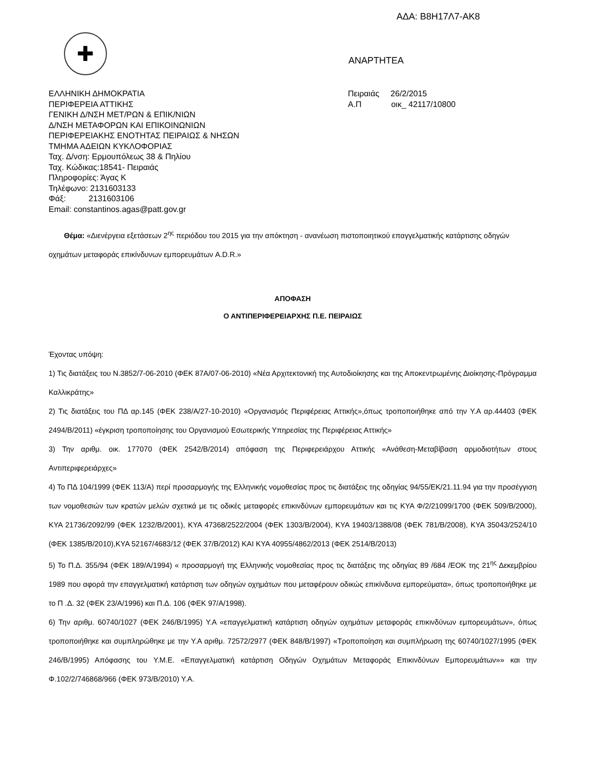ΑΔΑ: Β8Η17Λ7-ΑΚ8
✚
ΑΝΑΡΤΗΤΕΑ
ΕΛΛΗΝΙΚΗ ΔΗΜΟΚΡΑΤΙΑ
ΠΕΡΙΦΕΡΕΙΑ ΑΤΤΙΚΗΣ
ΓΕΝΙΚΗ Δ/ΝΣΗ ΜΕΤ/ΡΩΝ & ΕΠΙΚ/ΝΙΩΝ
Δ/ΝΣΗ ΜΕΤΑΦΟΡΩΝ ΚΑΙ ΕΠΙΚΟΙΝΩΝΙΩΝ
ΠΕΡΙΦΕΡΕΙΑΚΗΣ ΕΝΟΤΗΤΑΣ ΠΕΙΡΑΙΩΣ & ΝΗΣΩΝ
ΤΜΗΜΑ ΑΔΕΙΩΝ ΚΥΚΛΟΦΟΡΙΑΣ
Ταχ. Δ/νση: Ερμουπόλεως 38 & Πηλίου
Ταχ. Κώδικας:18541- Πειραιάς
Πληροφορίες: Άγας Κ
Τηλέφωνο: 2131603133
Φάξ: 2131603106
Email: constantinos.agas@patt.gov.gr
Πειραιάς 26/2/2015
Α.Π οικ_ 42117/10800
Θέμα: «Διενέργεια εξετάσεων 2<sup>ης</sup> περιόδου του 2015 για την απόκτηση - ανανέωση πιστοποιητικού επαγγελματικής κατάρτισης οδηγών οχημάτων μεταφοράς επικίνδυνων εμπορευμάτων A.D.R.»
ΑΠΟΦΑΣΗ
Ο ΑΝΤΙΠΕΡΙΦΕΡΕΙΑΡΧΗΣ Π.Ε. ΠΕΙΡΑΙΩΣ
Έχοντας υπόψη:
1) Τις διατάξεις του Ν.3852/7-06-2010 (ΦΕΚ 87Α/07-06-2010) «Νέα Αρχιτεκτονική της Αυτοδιοίκησης και της Αποκεντρωμένης Διοίκησης-Πρόγραμμα Καλλικράτης»
2) Τις διατάξεις του ΠΔ αρ.145 (ΦΕΚ 238/Α/27-10-2010) «Οργανισμός Περιφέρειας Αττικής»,όπως τροποποιήθηκε από την Υ.Α αρ.44403 (ΦΕΚ 2494/Β/2011) «έγκριση τροποποίησης του Οργανισμού Εσωτερικής Υπηρεσίας της Περιφέρειας Αττικής»
3) Την αριθμ. οικ. 177070 (ΦΕΚ 2542/Β/2014) απόφαση της Περιφερειάρχου Αττικής «Ανάθεση-Μεταβίβαση αρμοδιοτήτων στους Αντιπεριφερειάρχες»
4) Το ΠΔ 104/1999 (ΦΕΚ 113/Α) περί προσαρμογής της Ελληνικής νομοθεσίας προς τις διατάξεις της οδηγίας 94/55/ΕΚ/21.11.94 για την προσέγγιση των νομοθεσιών των κρατών μελών σχετικά με τις οδικές μεταφορές επικινδύνων εμπορευμάτων και τις ΚΥΑ Φ/2/21099/1700 (ΦΕΚ 509/Β/2000), ΚΥΑ 21736/2092/99 (ΦΕΚ 1232/Β/2001), ΚΥΑ 47368/2522/2004 (ΦΕΚ 1303/Β/2004), ΚΥΑ 19403/1388/08 (ΦΕΚ 781/Β/2008), ΚΥΑ 35043/2524/10 (ΦΕΚ 1385/Β/2010),ΚΥΑ 52167/4683/12 (ΦΕΚ 37/Β/2012) ΚΑΙ ΚΥΑ 40955/4862/2013 (ΦΕΚ 2514/Β/2013)
5) Το Π.Δ. 355/94 (ΦΕΚ 189/Α/1994) « προσαρμογή της Ελληνικής νομοθεσίας προς τις διατάξεις της οδηγίας 89 /684 /ΕΟΚ της 21<sup>ης</sup> Δεκεμβρίου 1989 που αφορά την επαγγελματική κατάρτιση των οδηγών οχημάτων που μεταφέρουν οδικώς επικίνδυνα εμπορεύματα», όπως τροποποιήθηκε με το Π .Δ. 32 (ΦΕΚ 23/Α/1996) και Π.Δ. 106 (ΦΕΚ 97/Α/1998).
6) Την αριθμ. 60740/1027 (ΦΕΚ 246/Β/1995) Υ.Α «επαγγελματική κατάρτιση οδηγών οχημάτων μεταφοράς επικινδύνων εμπορευμάτων», όπως τροποποιήθηκε και συμπληρώθηκε με την Υ.Α αριθμ. 72572/2977 (ΦΕΚ 848/Β/1997) «Τροποποίηση και συμπλήρωση της 60740/1027/1995 (ΦΕΚ 246/Β/1995) Απόφασης του Υ.Μ.Ε. «Επαγγελματική κατάρτιση Οδηγών Οχημάτων Μεταφοράς Επικινδύνων Εμπορευμάτων»» και την Φ.102/2/746868/966 (ΦΕΚ 973/Β/2010) Υ.Α.